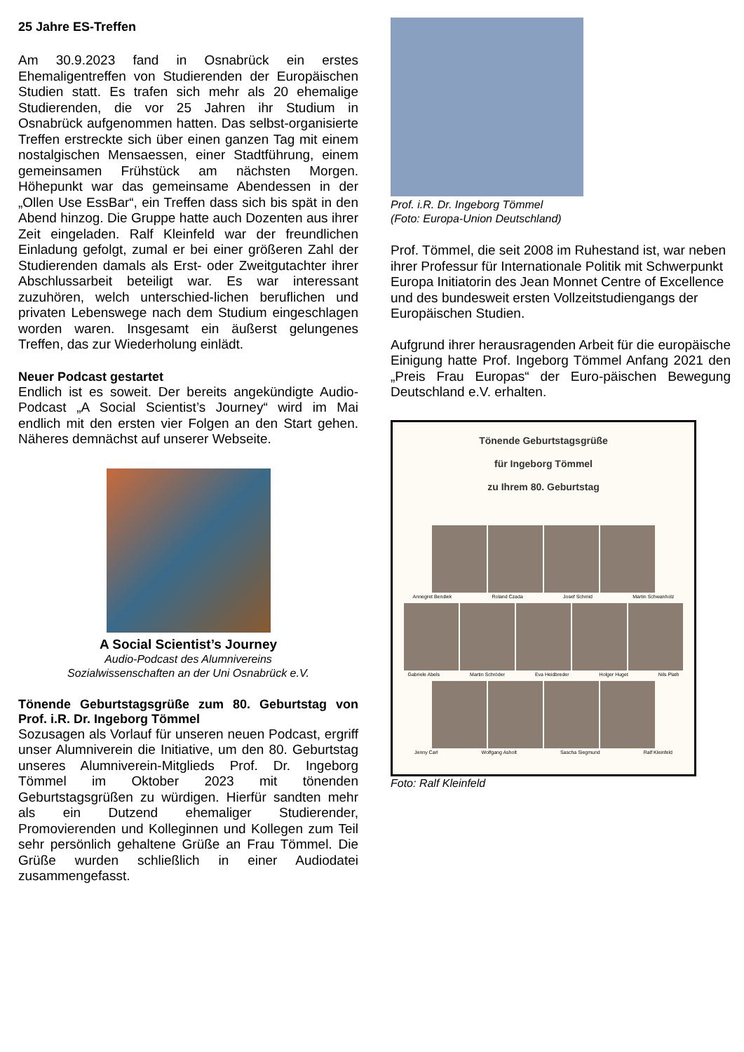25 Jahre ES-Treffen
Am 30.9.2023 fand in Osnabrück ein erstes Ehemaligentreffen von Studierenden der Europäischen Studien statt. Es trafen sich mehr als 20 ehemalige Studierenden, die vor 25 Jahren ihr Studium in Osnabrück aufgenommen hatten. Das selbst-organisierte Treffen erstreckte sich über einen ganzen Tag mit einem nostalgischen Mensaessen, einer Stadtführung, einem gemeinsamen Frühstück am nächsten Morgen. Höhepunkt war das gemeinsame Abendessen in der „Ollen Use EssBar“, ein Treffen dass sich bis spät in den Abend hinzog. Die Gruppe hatte auch Dozenten aus ihrer Zeit eingeladen. Ralf Kleinfeld war der freundlichen Einladung gefolgt, zumal er bei einer größeren Zahl der Studierenden damals als Erst- oder Zweitgutachter ihrer Abschlussarbeit beteiligt war. Es war interessant zuzuhören, welch unterschied-lichen beruflichen und privaten Lebenswege nach dem Studium eingeschlagen worden waren. Insgesamt ein äußerst gelungenes Treffen, das zur Wiederholung einlädt.
Neuer Podcast gestartet
Endlich ist es soweit. Der bereits angekündigte Audio-Podcast „A Social Scientist’s Journey“ wird im Mai endlich mit den ersten vier Folgen an den Start gehen. Näheres demnächst auf unserer Webseite.
A Social Scientist’s Journey
Audio-Podcast des Alumnivereins
Sozialwissenschaften an der Uni Osnabrück e.V.
Tönende Geburtstagsgrüße zum 80. Geburtstag von Prof. i.R. Dr. Ingeborg Tömmel
Sozusagen als Vorlauf für unseren neuen Podcast, ergriff unser Alumniverein die Initiative, um den 80. Geburtstag unseres Alumniverein-Mitglieds Prof. Dr. Ingeborg Tömmel im Oktober 2023 mit tönenden Geburtstagsgrüßen zu würdigen. Hierfür sandten mehr als ein Dutzend ehemaliger Studierender, Promovierenden und Kolleginnen und Kollegen zum Teil sehr persönlich gehaltene Grüße an Frau Tömmel. Die Grüße wurden schließlich in einer Audiodatei zusammengefasst.
Prof. i.R. Dr. Ingeborg Tömmel
(Foto: Europa-Union Deutschland)
Prof. Tömmel, die seit 2008 im Ruhestand ist, war neben ihrer Professur für Internationale Politik mit Schwerpunkt Europa Initiatorin des Jean Monnet Centre of Excellence und des bundesweit ersten Vollzeitstudiengangs der Europäischen Studien.
Aufgrund ihrer herausragenden Arbeit für die europäische Einigung hatte Prof. Ingeborg Tömmel Anfang 2021 den „Preis Frau Europas“ der Euro-päischen Bewegung Deutschland e.V. erhalten.
Tönende Geburtstagsgrüße
für Ingeborg Tömmel
zu Ihrem 80. Geburtstag
Annegret Bendiek Roland Czada Josef Schmid Martin Schwanholz
Gabriele Abels Martin Schröder Eva Heidbreder Holger Huget Nils Plath
Jenny Carl Wolfgang Asholt Sascha Siegmund Ralf Kleinfeld
Foto: Ralf Kleinfeld